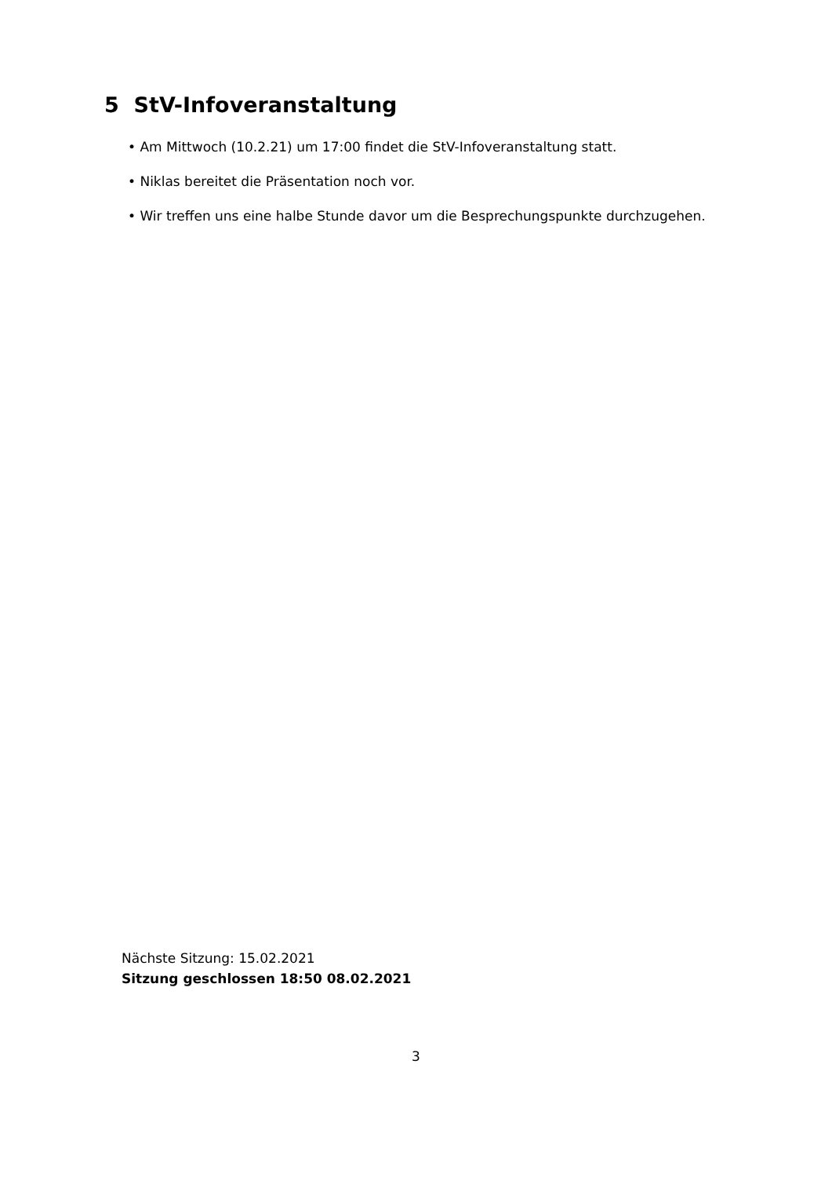5 StV-Infoveranstaltung
• Am Mittwoch (10.2.21) um 17:00 findet die StV-Infoveranstaltung statt.
• Niklas bereitet die Präsentation noch vor.
• Wir treffen uns eine halbe Stunde davor um die Besprechungspunkte durchzugehen.
Nächste Sitzung: 15.02.2021
Sitzung geschlossen 18:50 08.02.2021
3